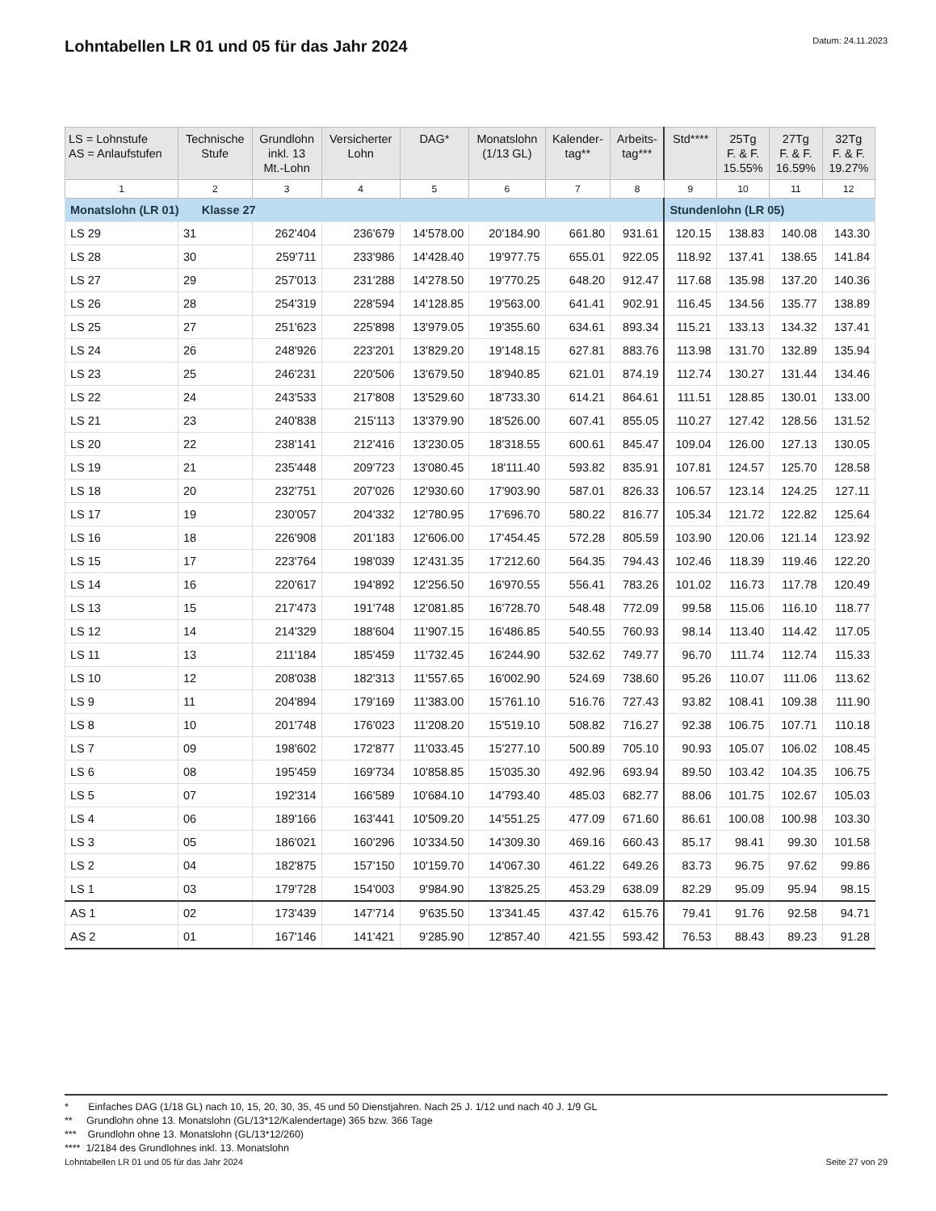Lohntabellen LR 01 und 05 für das Jahr 2024
Datum: 24.11.2023
| LS = Lohnstufe AS = Anlaufstufen | Technische Stufe | Grundlohn inkl. 13 Mt.-Lohn | Versicherter Lohn | DAG* | Monatslohn (1/13 GL) | Kalender- tag** | Arbeits- tag*** | Std**** | 25Tg F. & F. 15.55% | 27Tg F. & F. 16.59% | 32Tg F. & F. 19.27% |
| --- | --- | --- | --- | --- | --- | --- | --- | --- | --- | --- | --- |
| 1 | 2 | 3 | 4 | 5 | 6 | 7 | 8 | 9 | 10 | 11 | 12 |
| Monatslohn (LR 01) Klasse 27 | | | | | | | | Stundenlohn (LR 05) | | | |
| LS 29 | 31 | 262'404 | 236'679 | 14'578.00 | 20'184.90 | 661.80 | 931.61 | 120.15 | 138.83 | 140.08 | 143.30 |
| LS 28 | 30 | 259'711 | 233'986 | 14'428.40 | 19'977.75 | 655.01 | 922.05 | 118.92 | 137.41 | 138.65 | 141.84 |
| LS 27 | 29 | 257'013 | 231'288 | 14'278.50 | 19'770.25 | 648.20 | 912.47 | 117.68 | 135.98 | 137.20 | 140.36 |
| LS 26 | 28 | 254'319 | 228'594 | 14'128.85 | 19'563.00 | 641.41 | 902.91 | 116.45 | 134.56 | 135.77 | 138.89 |
| LS 25 | 27 | 251'623 | 225'898 | 13'979.05 | 19'355.60 | 634.61 | 893.34 | 115.21 | 133.13 | 134.32 | 137.41 |
| LS 24 | 26 | 248'926 | 223'201 | 13'829.20 | 19'148.15 | 627.81 | 883.76 | 113.98 | 131.70 | 132.89 | 135.94 |
| LS 23 | 25 | 246'231 | 220'506 | 13'679.50 | 18'940.85 | 621.01 | 874.19 | 112.74 | 130.27 | 131.44 | 134.46 |
| LS 22 | 24 | 243'533 | 217'808 | 13'529.60 | 18'733.30 | 614.21 | 864.61 | 111.51 | 128.85 | 130.01 | 133.00 |
| LS 21 | 23 | 240'838 | 215'113 | 13'379.90 | 18'526.00 | 607.41 | 855.05 | 110.27 | 127.42 | 128.56 | 131.52 |
| LS 20 | 22 | 238'141 | 212'416 | 13'230.05 | 18'318.55 | 600.61 | 845.47 | 109.04 | 126.00 | 127.13 | 130.05 |
| LS 19 | 21 | 235'448 | 209'723 | 13'080.45 | 18'111.40 | 593.82 | 835.91 | 107.81 | 124.57 | 125.70 | 128.58 |
| LS 18 | 20 | 232'751 | 207'026 | 12'930.60 | 17'903.90 | 587.01 | 826.33 | 106.57 | 123.14 | 124.25 | 127.11 |
| LS 17 | 19 | 230'057 | 204'332 | 12'780.95 | 17'696.70 | 580.22 | 816.77 | 105.34 | 121.72 | 122.82 | 125.64 |
| LS 16 | 18 | 226'908 | 201'183 | 12'606.00 | 17'454.45 | 572.28 | 805.59 | 103.90 | 120.06 | 121.14 | 123.92 |
| LS 15 | 17 | 223'764 | 198'039 | 12'431.35 | 17'212.60 | 564.35 | 794.43 | 102.46 | 118.39 | 119.46 | 122.20 |
| LS 14 | 16 | 220'617 | 194'892 | 12'256.50 | 16'970.55 | 556.41 | 783.26 | 101.02 | 116.73 | 117.78 | 120.49 |
| LS 13 | 15 | 217'473 | 191'748 | 12'081.85 | 16'728.70 | 548.48 | 772.09 | 99.58 | 115.06 | 116.10 | 118.77 |
| LS 12 | 14 | 214'329 | 188'604 | 11'907.15 | 16'486.85 | 540.55 | 760.93 | 98.14 | 113.40 | 114.42 | 117.05 |
| LS 11 | 13 | 211'184 | 185'459 | 11'732.45 | 16'244.90 | 532.62 | 749.77 | 96.70 | 111.74 | 112.74 | 115.33 |
| LS 10 | 12 | 208'038 | 182'313 | 11'557.65 | 16'002.90 | 524.69 | 738.60 | 95.26 | 110.07 | 111.06 | 113.62 |
| LS 9 | 11 | 204'894 | 179'169 | 11'383.00 | 15'761.10 | 516.76 | 727.43 | 93.82 | 108.41 | 109.38 | 111.90 |
| LS 8 | 10 | 201'748 | 176'023 | 11'208.20 | 15'519.10 | 508.82 | 716.27 | 92.38 | 106.75 | 107.71 | 110.18 |
| LS 7 | 09 | 198'602 | 172'877 | 11'033.45 | 15'277.10 | 500.89 | 705.10 | 90.93 | 105.07 | 106.02 | 108.45 |
| LS 6 | 08 | 195'459 | 169'734 | 10'858.85 | 15'035.30 | 492.96 | 693.94 | 89.50 | 103.42 | 104.35 | 106.75 |
| LS 5 | 07 | 192'314 | 166'589 | 10'684.10 | 14'793.40 | 485.03 | 682.77 | 88.06 | 101.75 | 102.67 | 105.03 |
| LS 4 | 06 | 189'166 | 163'441 | 10'509.20 | 14'551.25 | 477.09 | 671.60 | 86.61 | 100.08 | 100.98 | 103.30 |
| LS 3 | 05 | 186'021 | 160'296 | 10'334.50 | 14'309.30 | 469.16 | 660.43 | 85.17 | 98.41 | 99.30 | 101.58 |
| LS 2 | 04 | 182'875 | 157'150 | 10'159.70 | 14'067.30 | 461.22 | 649.26 | 83.73 | 96.75 | 97.62 | 99.86 |
| LS 1 | 03 | 179'728 | 154'003 | 9'984.90 | 13'825.25 | 453.29 | 638.09 | 82.29 | 95.09 | 95.94 | 98.15 |
| AS 1 | 02 | 173'439 | 147'714 | 9'635.50 | 13'341.45 | 437.42 | 615.76 | 79.41 | 91.76 | 92.58 | 94.71 |
| AS 2 | 01 | 167'146 | 141'421 | 9'285.90 | 12'857.40 | 421.55 | 593.42 | 76.53 | 88.43 | 89.23 | 91.28 |
* Einfaches DAG (1/18 GL) nach 10, 15, 20, 30, 35, 45 und 50 Dienstjahren. Nach 25 J. 1/12 und nach 40 J. 1/9 GL
** Grundlohn ohne 13. Monatslohn (GL/13*12/Kalendertage) 365 bzw. 366 Tage
*** Grundlohn ohne 13. Monatslohn (GL/13*12/260)
**** 1/2184 des Grundlohnes inkl. 13. Monatslohn
Lohntabellen LR 01 und 05 für das Jahr 2024 Seite 27 von 29